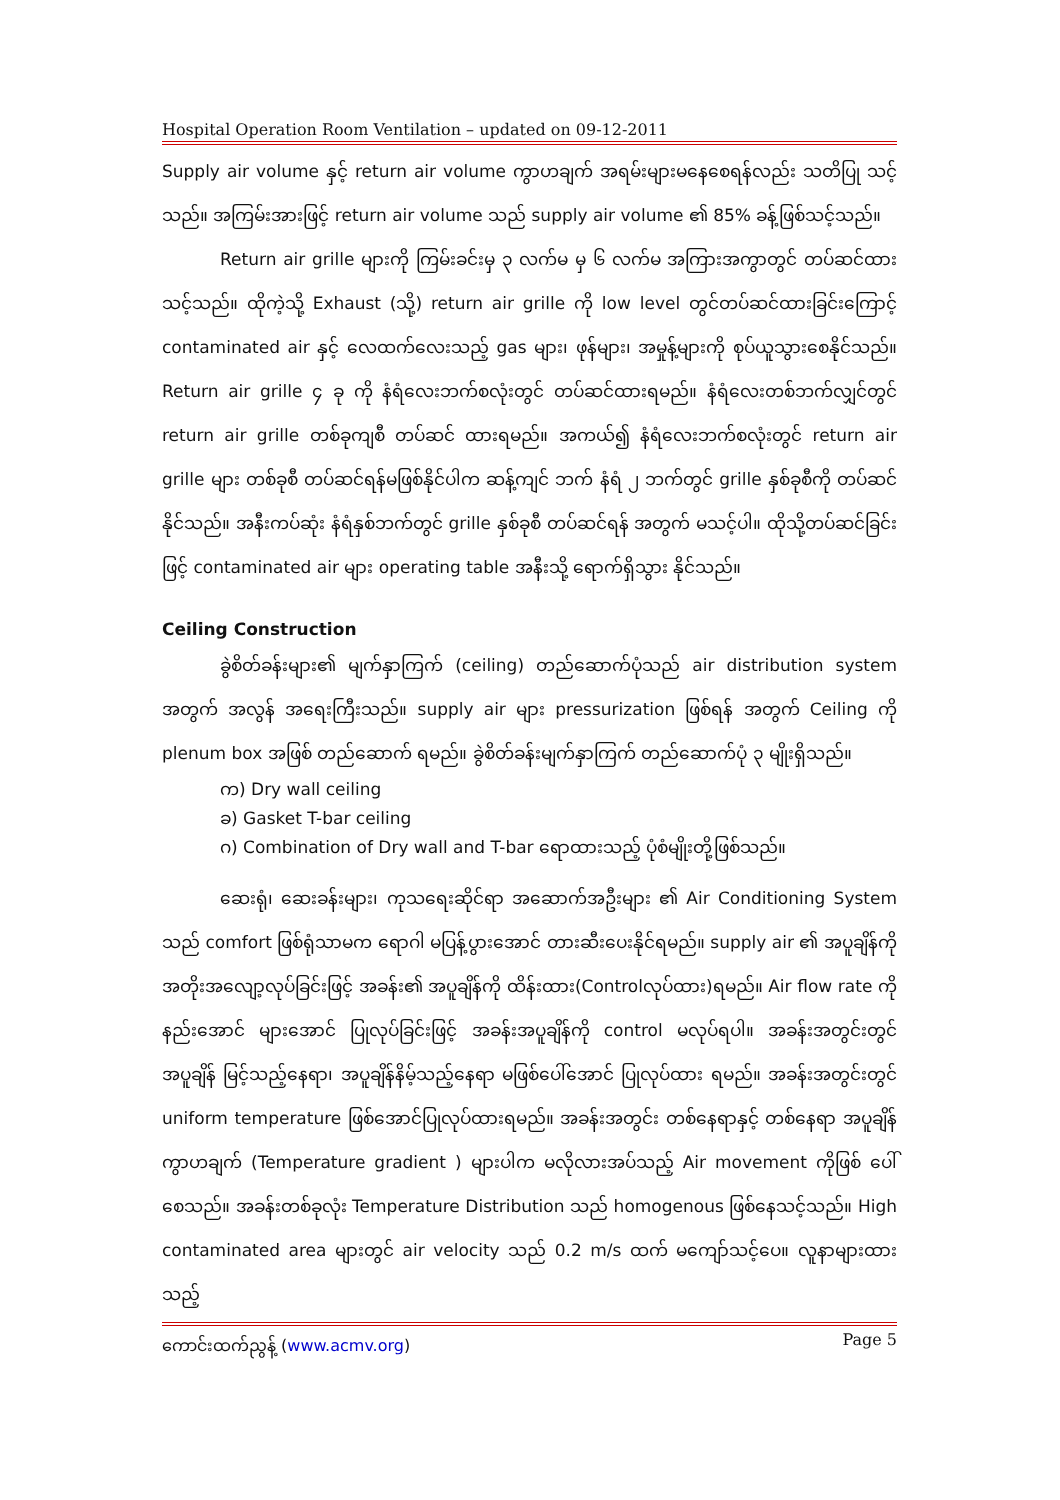Hospital Operation Room Ventilation – updated on 09-12-2011
Supply air volume နှင့် return air volume ကွာဟချက် အရမ်းများမနေစေရန်လည်း သတိပြု သင့်သည်။ အကြမ်းအားဖြင့် return air volume သည် supply air volume ၏ 85% ခန့်ဖြစ်သင့်သည်။
Return air grille များကို ကြမ်းခင်းမှ ၃ လက်မ မှ ၆ လက်မ အကြားအကွာတွင် တပ်ဆင်ထားသင့်သည်။ ထိုကဲ့သို့ Exhaust (သို့) return air grille ကို low level တွင်တပ်ဆင်ထားခြင်းကြောင့် contaminated air နှင့် လေထက်လေးသည့် gas များ၊ ဖုန်များ၊ အမှုန့်များကို စုပ်ယူသွားစေနိုင်သည်။ Return air grille ၄ ခု ကို နံရံလေးဘက်စလုံးတွင် တပ်ဆင်ထားရမည်။ နံရံလေးတစ်ဘက်လျှင်တွင် return air grille တစ်ခုကျစီ တပ်ဆင် ထားရမည်။ အကယ်၍ နံရံလေးဘက်စလုံးတွင် return air grille များ တစ်ခုစီ တပ်ဆင်ရန်မဖြစ်နိုင်ပါက ဆန့်ကျင် ဘက် နံရံ ၂ ဘက်တွင် grille နှစ်ခုစီကို တပ်ဆင်နိုင်သည်။ အနီးကပ်ဆုံး နံရံနှစ်ဘက်တွင် grille နှစ်ခုစီ တပ်ဆင်ရန် အတွက် မသင့်ပါ။ ထိုသို့တပ်ဆင်ခြင်းဖြင့် contaminated air များ operating table အနီးသို့ ရောက်ရှိသွား နိုင်သည်။
Ceiling Construction
ခွဲစိတ်ခန်းများ၏ မျက်နှာကြက် (ceiling) တည်ဆောက်ပုံသည် air distribution system အတွက် အလွန် အရေးကြီးသည်။ supply air များ pressurization ဖြစ်ရန် အတွက် Ceiling ကို plenum box အဖြစ် တည်ဆောက် ရမည်။ ခွဲစိတ်ခန်းမျက်နှာကြက် တည်ဆောက်ပုံ ၃ မျိုးရှိသည်။
က) Dry wall ceiling
ခ) Gasket T-bar ceiling
ဂ) Combination of Dry wall and T-bar ရောထားသည့် ပုံစံမျိုးတို့ဖြစ်သည်။
ဆေးရုံ၊ ဆေးခန်းများ၊ ကုသရေးဆိုင်ရာ အဆောက်အဦးများ ၏ Air Conditioning System သည် comfort ဖြစ်ရုံသာမက ရောဂါ မပြန့်ပွားအောင် တားဆီးပေးနိုင်ရမည်။ supply air ၏ အပူချိန်ကို အတိုးအလျော့လုပ်ခြင်းဖြင့် အခန်း၏ အပူချိန်ကို ထိန်းထား(Controlလုပ်ထား)ရမည်။ Air flow rate ကို နည်းအောင် များအောင် ပြုလုပ်ခြင်းဖြင့် အခန်းအပူချိန်ကို control မလုပ်ရပါ။ အခန်းအတွင်းတွင် အပူချိန် မြင့်သည့်နေရာ၊ အပူချိန်နိမ့်သည့်နေရာ မဖြစ်ပေါ်အောင် ပြုလုပ်ထား ရမည်။ အခန်းအတွင်းတွင် uniform temperature ဖြစ်အောင်ပြုလုပ်ထားရမည်။ အခန်းအတွင်း တစ်နေရာနှင့် တစ်နေရာ အပူချိန်ကွာဟချက် (Temperature gradient ) များပါက မလိုလားအပ်သည့် Air movement ကိုဖြစ် ပေါ်စေသည်။ အခန်းတစ်ခုလုံး Temperature Distribution သည် homogenous ဖြစ်နေသင့်သည်။ High contaminated area များတွင် air velocity သည် 0.2 m/s ထက် မကျော်သင့်ပေ။ လူနာများထားသည့်
ကောင်းထက်ညွန့် (www.acmv.org) Page 5